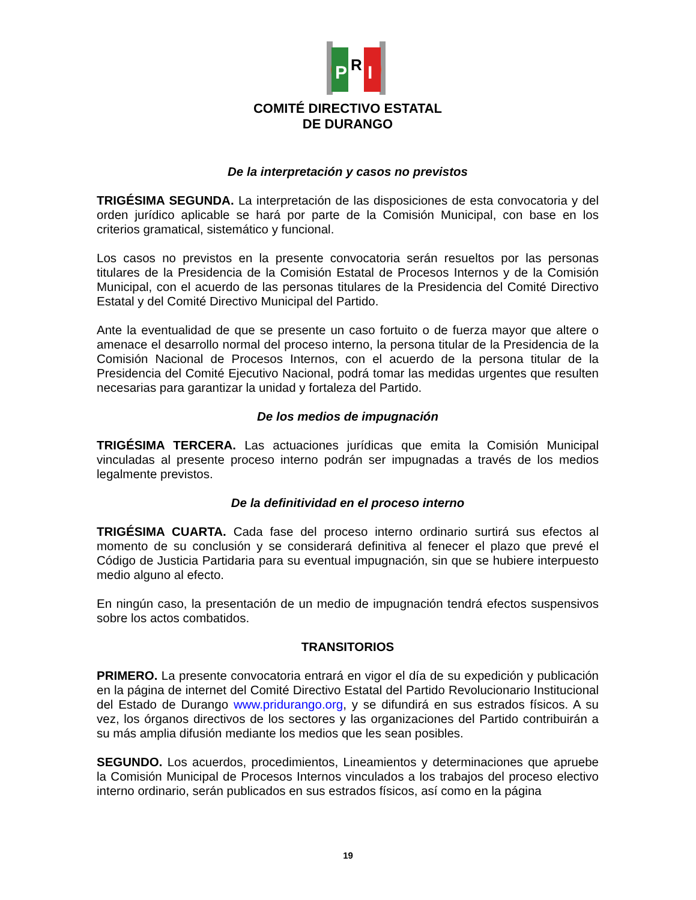P
R
I
COMITÉ DIRECTIVO ESTATAL
DE DURANGO
De la interpretación y casos no previstos
TRIGÉSIMA SEGUNDA. La interpretación de las disposiciones de esta convocatoria y del orden jurídico aplicable se hará por parte de la Comisión Municipal, con base en los criterios gramatical, sistemático y funcional.
Los casos no previstos en la presente convocatoria serán resueltos por las personas titulares de la Presidencia de la Comisión Estatal de Procesos Internos y de la Comisión Municipal, con el acuerdo de las personas titulares de la Presidencia del Comité Directivo Estatal y del Comité Directivo Municipal del Partido.
Ante la eventualidad de que se presente un caso fortuito o de fuerza mayor que altere o amenace el desarrollo normal del proceso interno, la persona titular de la Presidencia de la Comisión Nacional de Procesos Internos, con el acuerdo de la persona titular de la Presidencia del Comité Ejecutivo Nacional, podrá tomar las medidas urgentes que resulten necesarias para garantizar la unidad y fortaleza del Partido.
De los medios de impugnación
TRIGÉSIMA TERCERA. Las actuaciones jurídicas que emita la Comisión Municipal vinculadas al presente proceso interno podrán ser impugnadas a través de los medios legalmente previstos.
De la definitividad en el proceso interno
TRIGÉSIMA CUARTA. Cada fase del proceso interno ordinario surtirá sus efectos al momento de su conclusión y se considerará definitiva al fenecer el plazo que prevé el Código de Justicia Partidaria para su eventual impugnación, sin que se hubiere interpuesto medio alguno al efecto.
En ningún caso, la presentación de un medio de impugnación tendrá efectos suspensivos sobre los actos combatidos.
TRANSITORIOS
PRIMERO. La presente convocatoria entrará en vigor el día de su expedición y publicación en la página de internet del Comité Directivo Estatal del Partido Revolucionario Institucional del Estado de Durango www.pridurango.org, y se difundirá en sus estrados físicos. A su vez, los órganos directivos de los sectores y las organizaciones del Partido contribuirán a su más amplia difusión mediante los medios que les sean posibles.
SEGUNDO. Los acuerdos, procedimientos, Lineamientos y determinaciones que apruebe la Comisión Municipal de Procesos Internos vinculados a los trabajos del proceso electivo interno ordinario, serán publicados en sus estrados físicos, así como en la página
19